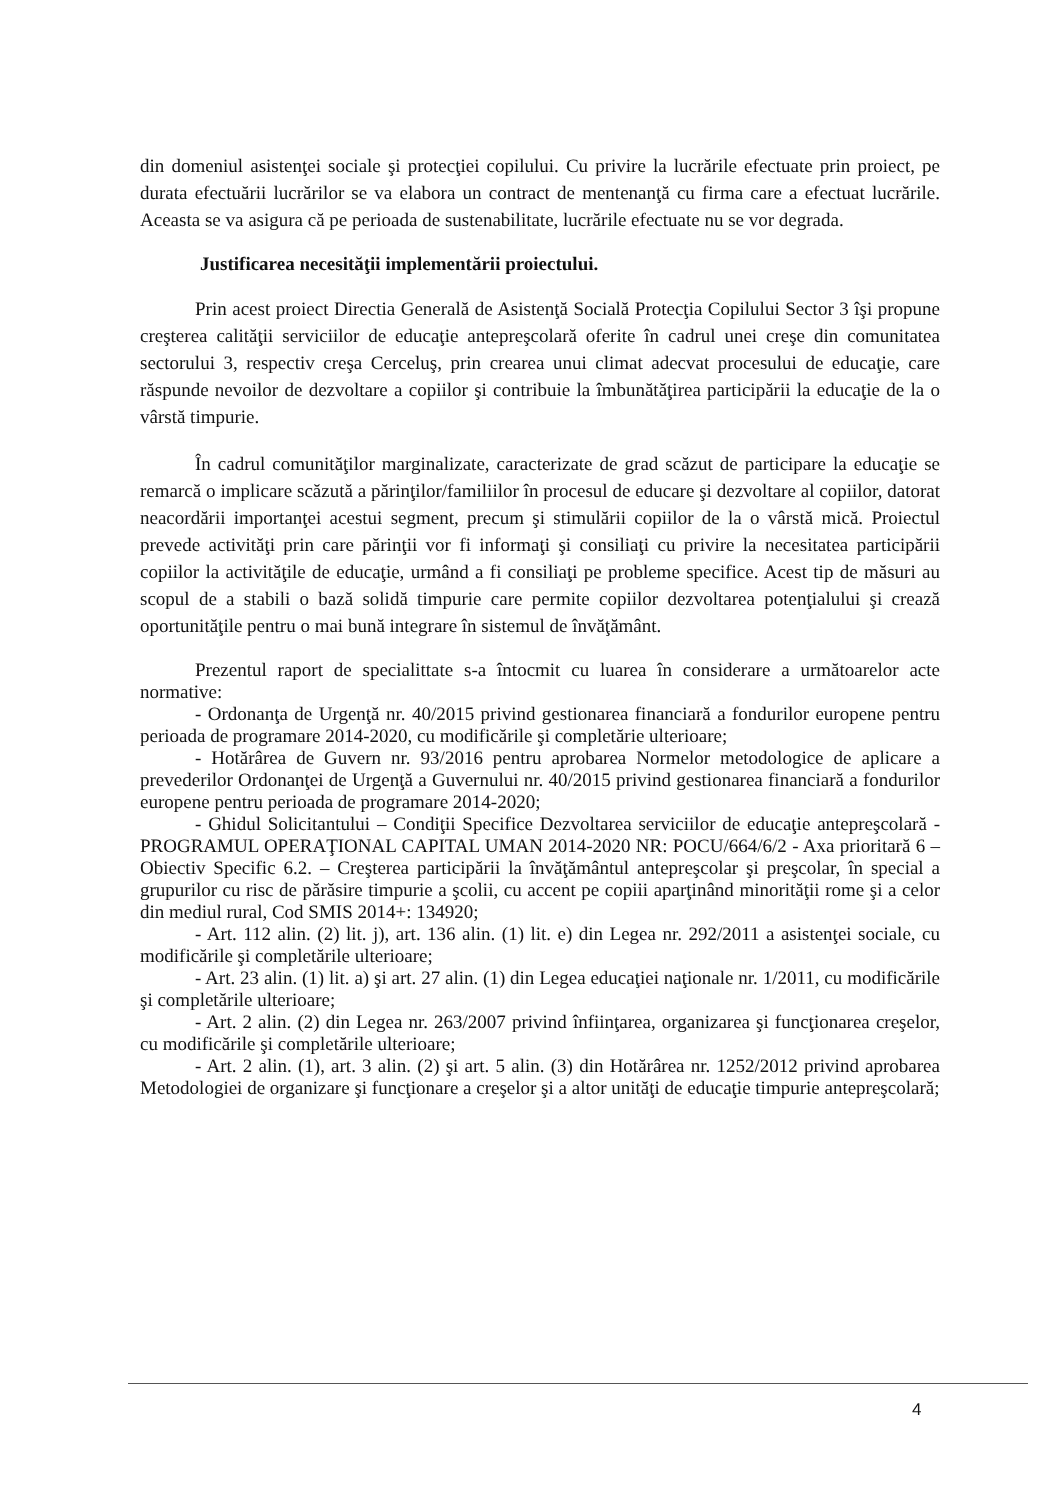din domeniul asistenţei sociale şi protecţiei copilului. Cu privire la lucrările efectuate prin proiect, pe durata efectuării lucrărilor se va elabora un contract de mentenanţă cu firma care a efectuat lucrările. Aceasta se va asigura că pe perioada de sustenabilitate, lucrările efectuate nu se vor degrada.
Justificarea necesităţii implementării proiectului.
Prin acest proiect Directia Generală de Asistenţă Socială Protecţia Copilului Sector 3 îşi propune creşterea calităţii serviciilor de educaţie antepreşcolară oferite în cadrul unei creşe din comunitatea sectorului 3, respectiv creşa Cerceluş, prin crearea unui climat adecvat procesului de educaţie, care răspunde nevoilor de dezvoltare a copiilor şi contribuie la îmbunătăţirea participării la educaţie de la o vârstă timpurie.
În cadrul comunităţilor marginalizate, caracterizate de grad scăzut de participare la educaţie se remarcă o implicare scăzută a părinţilor/familiilor în procesul de educare şi dezvoltare al copiilor, datorat neacordării importanţei acestui segment, precum şi stimulării copiilor de la o vârstă mică. Proiectul prevede activităţi prin care părinţii vor fi informaţi şi consiliaţi cu privire la necesitatea participării copiilor la activităţile de educaţie, urmând a fi consiliaţi pe probleme specifice. Acest tip de măsuri au scopul de a stabili o bază solidă timpurie care permite copiilor dezvoltarea potenţialului şi crează oportunităţile pentru o mai bună integrare în sistemul de învăţământ.
Prezentul raport de specialittate s-a întocmit cu luarea în considerare a următoarelor acte normative:
- Ordonanţa de Urgenţă nr. 40/2015 privind gestionarea financiară a fondurilor europene pentru perioada de programare 2014-2020, cu modificările şi completărie ulterioare;
- Hotărârea de Guvern nr. 93/2016 pentru aprobarea Normelor metodologice de aplicare a prevederilor Ordonanţei de Urgenţă a Guvernului nr. 40/2015 privind gestionarea financiară a fondurilor europene pentru perioada de programare 2014-2020;
- Ghidul Solicitantului – Condiţii Specifice Dezvoltarea serviciilor de educaţie antepreşcolară - PROGRAMUL OPERAŢIONAL CAPITAL UMAN 2014-2020 NR: POCU/664/6/2 - Axa prioritară 6 – Obiectiv Specific 6.2. – Creşterea participării la învăţământul antepreşcolar şi preşcolar, în special a grupurilor cu risc de părăsire timpurie a şcolii, cu accent pe copiii aparţinând minorităţii rome şi a celor din mediul rural, Cod SMIS 2014+: 134920;
- Art. 112 alin. (2) lit. j), art. 136 alin. (1) lit. e) din Legea nr. 292/2011 a asistenţei sociale, cu modificările şi completările ulterioare;
- Art. 23 alin. (1) lit. a) şi art. 27 alin. (1) din Legea educaţiei naţionale nr. 1/2011, cu modificările şi completările ulterioare;
- Art. 2 alin. (2) din Legea nr. 263/2007 privind înfiinţarea, organizarea şi funcţionarea creşelor, cu modificările şi completările ulterioare;
- Art. 2 alin. (1), art. 3 alin. (2) şi art. 5 alin. (3) din Hotărârea nr. 1252/2012 privind aprobarea Metodologiei de organizare şi funcţionare a creşelor şi a altor unităţi de educaţie timpurie antepreşcolară;
4